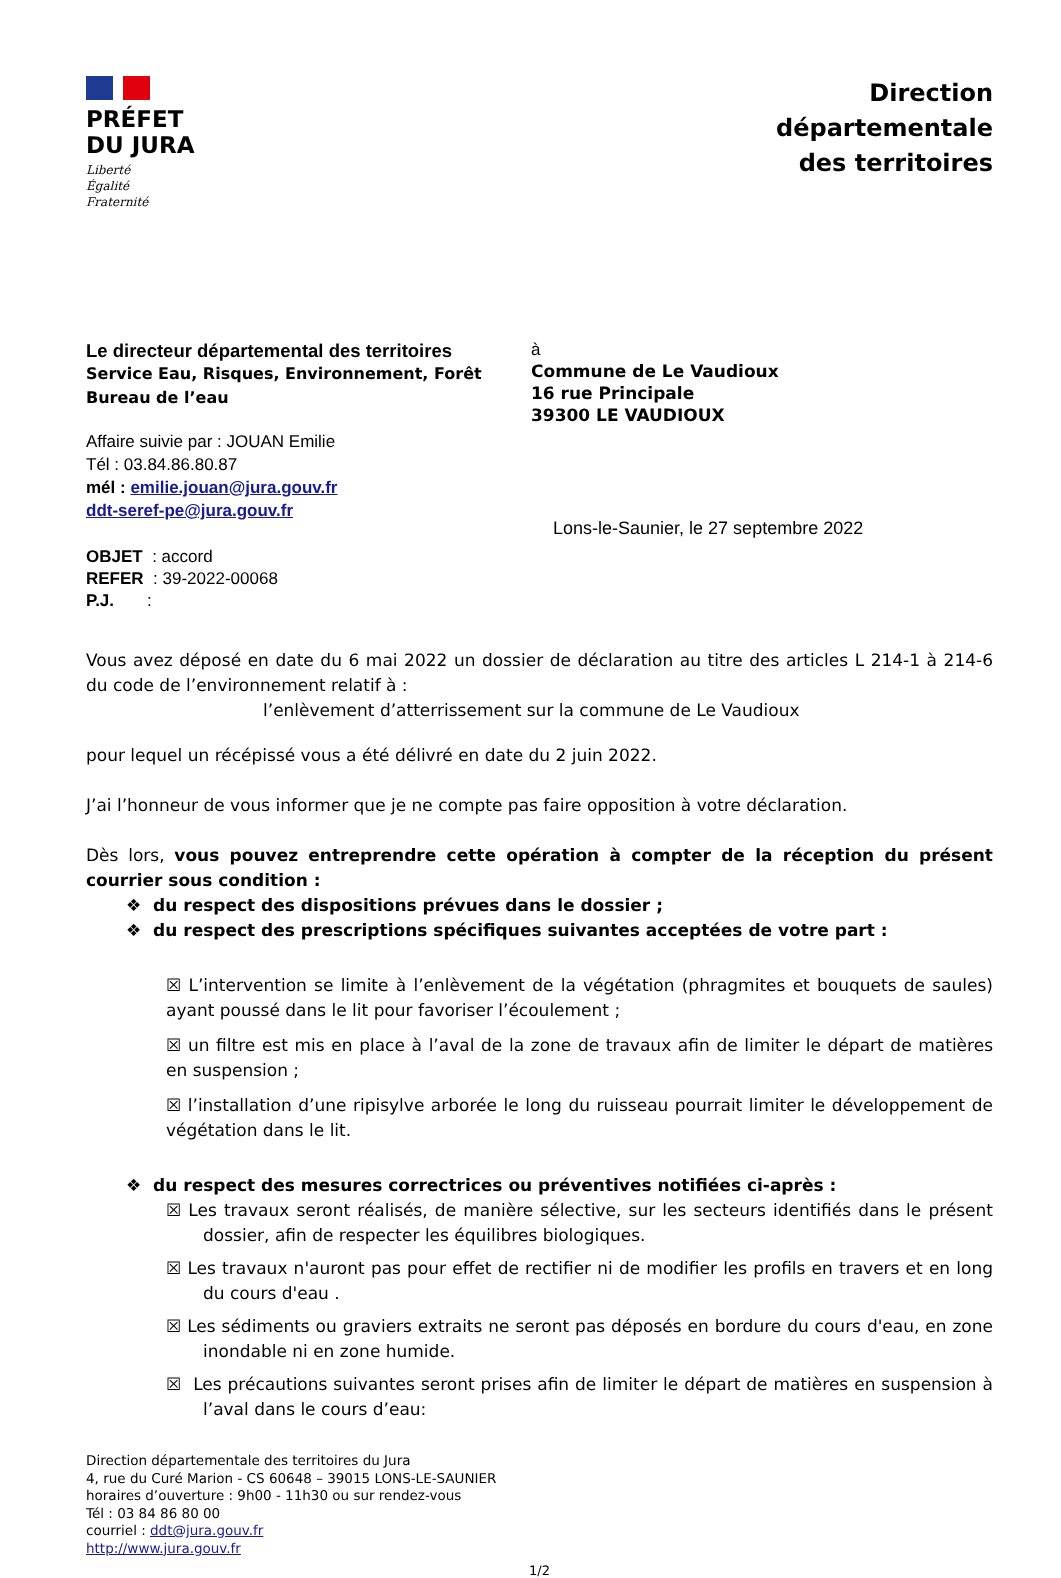PRÉFET
DU JURA
Liberté
Égalité
Fraternité
Direction
départementale
des territoires
Le directeur départemental des territoires
Service Eau, Risques, Environnement, Forêt
Bureau de l’eau
Affaire suivie par : JOUAN Emilie
Tél : 03.84.86.80.87
mél : emilie.jouan@jura.gouv.fr
ddt-seref-pe@jura.gouv.fr
OBJET : accord
REFER : 39-2022-00068
P.J. :
à
Commune de Le Vaudioux
16 rue Principale
39300 LE VAUDIOUX
Lons-le-Saunier, le 27 septembre 2022
Vous avez déposé en date du 6 mai 2022 un dossier de déclaration au titre des articles L 214-1 à 214-6 du code de l’environnement relatif à :
l’enlèvement d’atterrissement sur la commune de Le Vaudioux
pour lequel un récépissé vous a été délivré en date du 2 juin 2022.
J’ai l’honneur de vous informer que je ne compte pas faire opposition à votre déclaration.
Dès lors, vous pouvez entreprendre cette opération à compter de la réception du présent courrier sous condition :
❖ du respect des dispositions prévues dans le dossier ;
❖ du respect des prescriptions spécifiques suivantes acceptées de votre part :
☒ L’intervention se limite à l’enlèvement de la végétation (phragmites et bouquets de saules) ayant poussé dans le lit pour favoriser l’écoulement ;
☒ un filtre est mis en place à l’aval de la zone de travaux afin de limiter le départ de matières en suspension ;
☒ l’installation d’une ripisylve arborée le long du ruisseau pourrait limiter le développement de végétation dans le lit.
❖ du respect des mesures correctrices ou préventives notifiées ci-après :
☒ Les travaux seront réalisés, de manière sélective, sur les secteurs identifiés dans le présent dossier, afin de respecter les équilibres biologiques.
☒ Les travaux n'auront pas pour effet de rectifier ni de modifier les profils en travers et en long du cours d'eau .
☒ Les sédiments ou graviers extraits ne seront pas déposés en bordure du cours d'eau, en zone inondable ni en zone humide.
☒ Les précautions suivantes seront prises afin de limiter le départ de matières en suspension à l’aval dans le cours d’eau:
Direction départementale des territoires du Jura
4, rue du Curé Marion - CS 60648 – 39015 LONS-LE-SAUNIER
horaires d’ouverture : 9h00 - 11h30 ou sur rendez-vous
Tél : 03 84 86 80 00
courriel : ddt@jura.gouv.fr
http://www.jura.gouv.fr
1/2